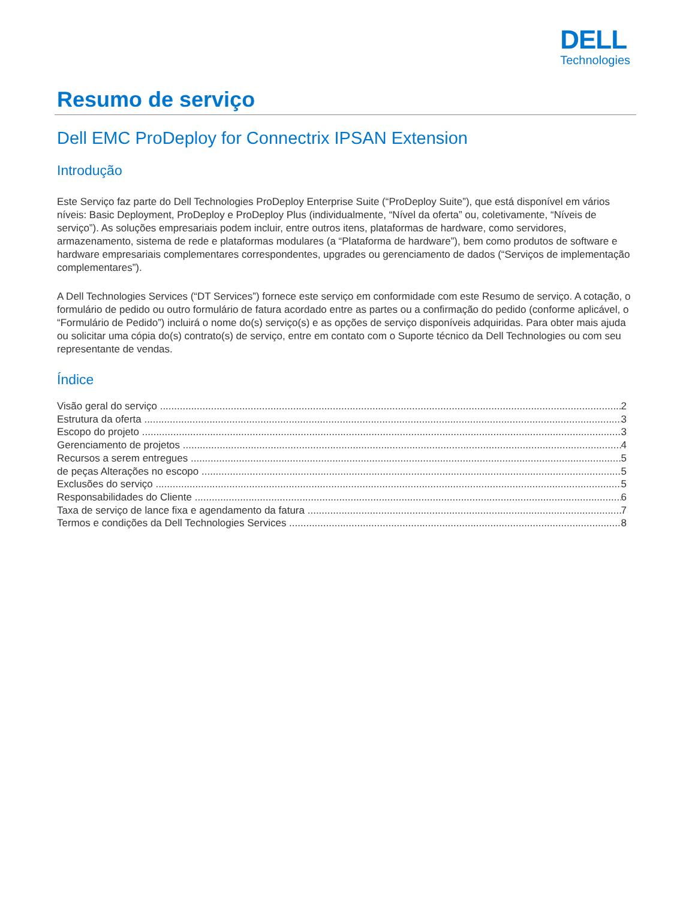DELL
Technologies
Resumo de serviço
Dell EMC ProDeploy for Connectrix IPSAN Extension
Introdução
Este Serviço faz parte do Dell Technologies ProDeploy Enterprise Suite (“ProDeploy Suite”), que está disponível em vários níveis: Basic Deployment, ProDeploy e ProDeploy Plus (individualmente, “Nível da oferta” ou, coletivamente, “Níveis de serviço”). As soluções empresariais podem incluir, entre outros itens, plataformas de hardware, como servidores, armazenamento, sistema de rede e plataformas modulares (a “Plataforma de hardware”), bem como produtos de software e hardware empresariais complementares correspondentes, upgrades ou gerenciamento de dados (“Serviços de implementação complementares”).
A Dell Technologies Services (“DT Services”) fornece este serviço em conformidade com este Resumo de serviço. A cotação, o formulário de pedido ou outro formulário de fatura acordado entre as partes ou a confirmação do pedido (conforme aplicável, o “Formulário de Pedido”) incluirá o nome do(s) serviço(s) e as opções de serviço disponíveis adquiridas. Para obter mais ajuda ou solicitar uma cópia do(s) contrato(s) de serviço, entre em contato com o Suporte técnico da Dell Technologies ou com seu representante de vendas.
Índice
Visão geral do serviço 2
Estrutura da oferta 3
Escopo do projeto 3
Gerenciamento de projetos 4
Recursos a serem entregues 5
de peças Alterações no escopo 5
Exclusões do serviço 5
Responsabilidades do Cliente 6
Taxa de serviço de lance fixa e agendamento da fatura 7
Termos e condições da Dell Technologies Services 8